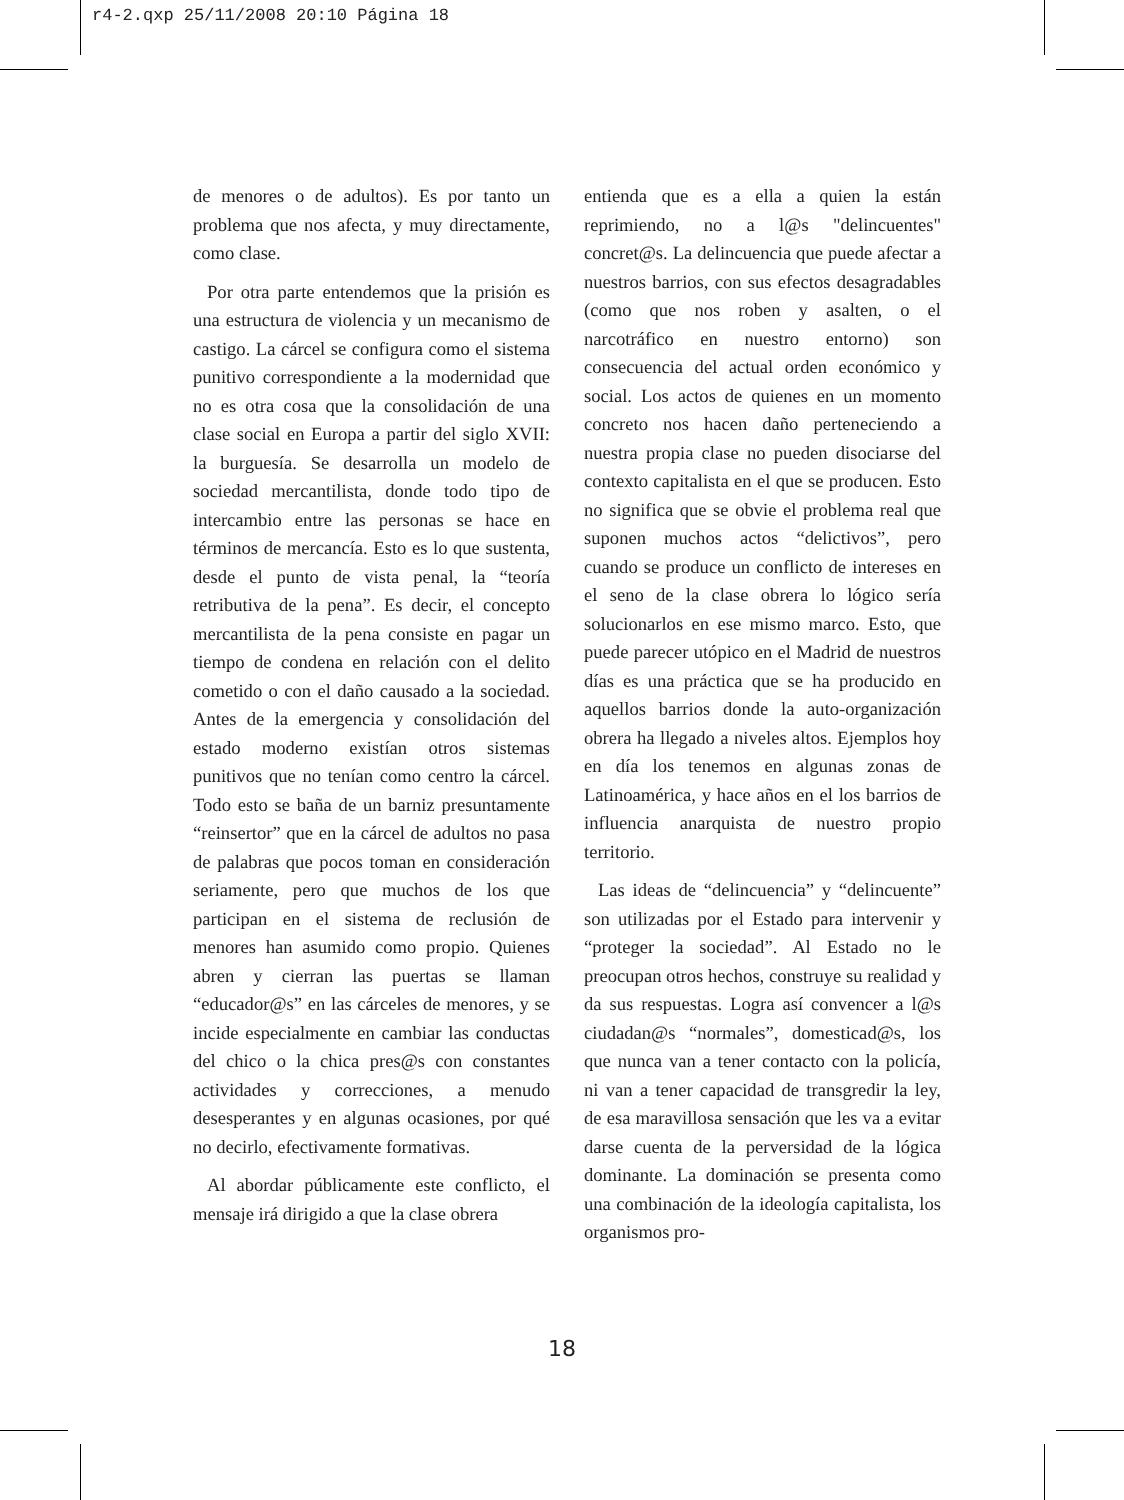r4-2.qxp 25/11/2008 20:10 Página 18
de menores o de adultos). Es por tanto un problema que nos afecta, y muy directamente, como clase.
Por otra parte entendemos que la prisión es una estructura de violencia y un mecanismo de castigo. La cárcel se configura como el sistema punitivo correspondiente a la modernidad que no es otra cosa que la consolidación de una clase social en Europa a partir del siglo XVII: la burguesía. Se desarrolla un modelo de sociedad mercantilista, donde todo tipo de intercambio entre las personas se hace en términos de mercancía. Esto es lo que sustenta, desde el punto de vista penal, la “teoría retributiva de la pena”. Es decir, el concepto mercantilista de la pena consiste en pagar un tiempo de condena en relación con el delito cometido o con el daño causado a la sociedad. Antes de la emergencia y consolidación del estado moderno existían otros sistemas punitivos que no tenían como centro la cárcel. Todo esto se baña de un barniz presuntamente “reinsertor” que en la cárcel de adultos no pasa de palabras que pocos toman en consideración seriamente, pero que muchos de los que participan en el sistema de reclusión de menores han asumido como propio. Quienes abren y cierran las puertas se llaman “educador@s” en las cárceles de menores, y se incide especialmente en cambiar las conductas del chico o la chica pres@s con constantes actividades y correcciones, a menudo desesperantes y en algunas ocasiones, por qué no decirlo, efectivamente formativas.
Al abordar públicamente este conflicto, el mensaje irá dirigido a que la clase obrera
entienda que es a ella a quien la están reprimiendo, no a l@s "delincuentes" concret@s. La delincuencia que puede afectar a nuestros barrios, con sus efectos desagradables (como que nos roben y asalten, o el narcotráfico en nuestro entorno) son consecuencia del actual orden económico y social. Los actos de quienes en un momento concreto nos hacen daño perteneciendo a nuestra propia clase no pueden disociarse del contexto capitalista en el que se producen. Esto no significa que se obvie el problema real que suponen muchos actos “delictivos”, pero cuando se produce un conflicto de intereses en el seno de la clase obrera lo lógico sería solucionarlos en ese mismo marco. Esto, que puede parecer utópico en el Madrid de nuestros días es una práctica que se ha producido en aquellos barrios donde la auto-organización obrera ha llegado a niveles altos. Ejemplos hoy en día los tenemos en algunas zonas de Latinoamérica, y hace años en el los barrios de influencia anarquista de nuestro propio territorio.
Las ideas de “delincuencia” y “delincuente” son utilizadas por el Estado para intervenir y “proteger la sociedad”. Al Estado no le preocupan otros hechos, construye su realidad y da sus respuestas. Logra así convencer a l@s ciudadan@s “normales”, domesticad@s, los que nunca van a tener contacto con la policía, ni van a tener capacidad de transgredir la ley, de esa maravillosa sensación que les va a evitar darse cuenta de la perversidad de la lógica dominante. La dominación se presenta como una combinación de la ideología capitalista, los organismos pro-
18